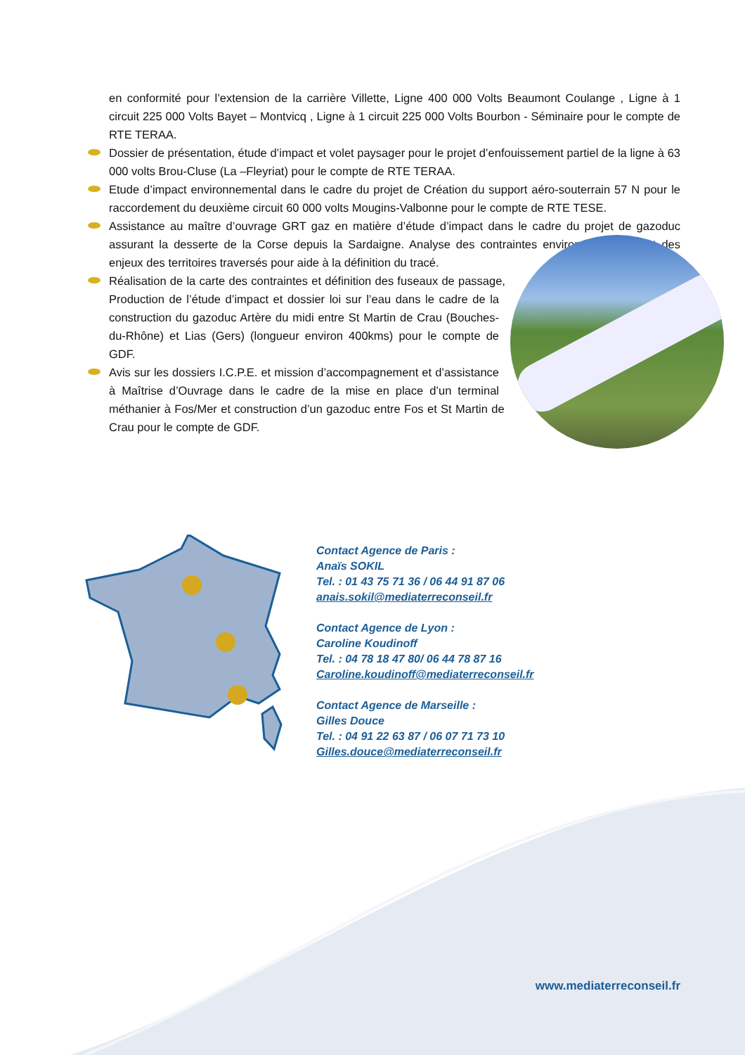en conformité pour l’extension de la carrière Villette, Ligne 400 000 Volts Beaumont Coulange , Ligne à 1 circuit 225 000 Volts Bayet – Montvicq , Ligne à 1 circuit 225 000 Volts Bourbon - Séminaire pour le compte de RTE TERAA.
Dossier de présentation, étude d’impact et volet paysager pour le projet d’enfouissement partiel de la ligne à 63 000 volts Brou-Cluse (La –Fleyriat) pour le compte de RTE TERAA.
Etude d’impact environnemental dans le cadre du projet de Création du support aéro-souterrain 57 N pour le raccordement du deuxième circuit 60 000 volts Mougins-Valbonne pour le compte de RTE TESE.
Assistance au maître d’ouvrage GRT gaz en matière d’étude d’impact dans le cadre du projet de gazoduc assurant la desserte de la Corse depuis la Sardaigne. Analyse des contraintes environnementales et des enjeux des territoires traversés pour aide à la définition du tracé.
Réalisation de la carte des contraintes et définition des fuseaux de passage, Production de l’étude d’impact et dossier loi sur l’eau dans le cadre de la construction du gazoduc Artère du midi entre St Martin de Crau (Bouches-du-Rhône) et Lias (Gers) (longueur environ 400kms) pour le compte de GDF.
Avis sur les dossiers I.C.P.E. et mission d’accompagnement et d’assistance à Maîtrise d’Ouvrage dans le cadre de la mise en place d’un terminal méthanier à Fos/Mer et construction d’un gazoduc entre Fos et St Martin de Crau pour le compte de GDF.
Contact Agence de Paris :
Anaïs SOKIL
Tel. : 01 43 75 71 36 / 06 44 91 87 06
anais.sokil@mediaterreconseil.fr
Contact Agence de Lyon :
Caroline Koudinoff
Tel. : 04 78 18 47 80/ 06 44 78 87 16
Caroline.koudinoff@mediaterreconseil.fr
Contact Agence de Marseille :
Gilles Douce
Tel. : 04 91 22 63 87 / 06 07 71 73 10
Gilles.douce@mediaterreconseil.fr
www.mediaterreconseil.fr